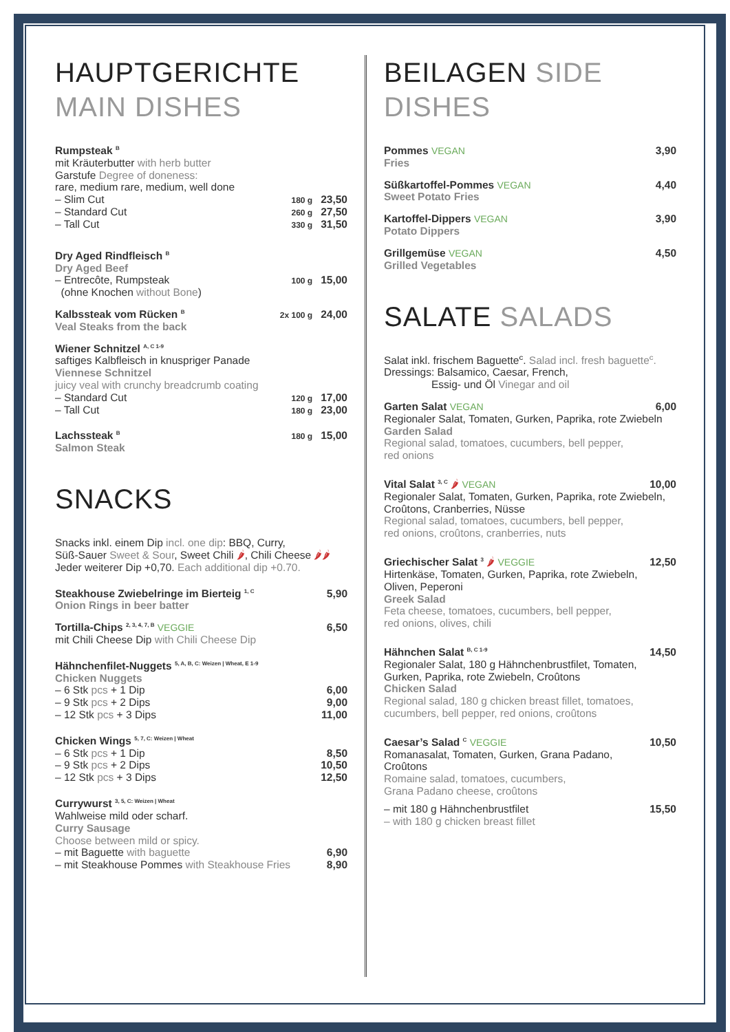HAUPTGERICHTE
MAIN DISHES
Rumpsteak <sup>B</sup>
mit Kräuterbutter with herb butter
Garstufe Degree of doneness:
rare, medium rare, medium, well done
– Slim Cut 180 g 23,50
– Standard Cut 260 g 27,50
– Tall Cut 330 g 31,50
Dry Aged Rindfleisch <sup>B</sup>
Dry Aged Beef
– Entrecôte, Rumpsteak
(ohne Knochen without Bone) 100 g 15,00
Kalbssteak vom Rücken <sup>B</sup> 2x 100 g 24,00
Veal Steaks from the back
Wiener Schnitzel <sup>A, C 1-9</sup>
saftiges Kalbfleisch in knuspriger Panade
Viennese Schnitzel
juicy veal with crunchy breadcrumb coating
– Standard Cut 120 g 17,00
– Tall Cut 180 g 23,00
Lachssteak <sup>B</sup> 180 g 15,00
Salmon Steak
SNACKS
Snacks inkl. einem Dip incl. one dip: BBQ, Curry,
Süß-Sauer Sweet & Sour, Sweet Chili 🌶, Chili Cheese 🌶🌶
Jeder weiterer Dip +0,70. Each additional dip +0.70.
Steakhouse Zwiebelringe im Bierteig <sup>1, C</sup> 5,90
Onion Rings in beer batter
Tortilla-Chips <sup>2, 3, 4, 7, B</sup> VEGGIE 6,50
mit Chili Cheese Dip with Chili Cheese Dip
Hähnchenfilet-Nuggets <sup>5, A, B, C: Weizen | Wheat, E 1-9</sup>
Chicken Nuggets
– 6 Stk pcs + 1 Dip 6,00
– 9 Stk pcs + 2 Dips 9,00
– 12 Stk pcs + 3 Dips 11,00
Chicken Wings <sup>5, 7, C: Weizen | Wheat</sup>
– 6 Stk pcs + 1 Dip 8,50
– 9 Stk pcs + 2 Dips 10,50
– 12 Stk pcs + 3 Dips 12,50
Currywurst <sup>3, 5, C: Weizen | Wheat</sup>
Wahlweise mild oder scharf.
Curry Sausage
Choose between mild or spicy.
– mit Baguette with baguette 6,90
– mit Steakhouse Pommes with Steakhouse Fries 8,90
BEILAGEN SIDE DISHES
Pommes VEGAN 3,90
Fries
Süßkartoffel-Pommes VEGAN 4,40
Sweet Potato Fries
Kartoffel-Dippers VEGAN 3,90
Potato Dippers
Grillgemüse VEGAN 4,50
Grilled Vegetables
SALATE SALADS
Salat inkl. frischem Baguette<sup>C</sup>. Salad incl. fresh baguette<sup>C</sup>.
Dressings: Balsamico, Caesar, French,
Essig- und Öl Vinegar and oil
Garten Salat VEGAN 6,00
Regionaler Salat, Tomaten, Gurken, Paprika, rote Zwiebeln
Garden Salad
Regional salad, tomatoes, cucumbers, bell pepper,
red onions
Vital Salat <sup>3, C</sup> 🌶 VEGAN 10,00
Regionaler Salat, Tomaten, Gurken, Paprika, rote Zwiebeln, Croûtons, Cranberries, Nüsse
Regional salad, tomatoes, cucumbers, bell pepper,
red onions, croûtons, cranberries, nuts
Griechischer Salat <sup>3</sup> 🌶 VEGGIE 12,50
Hirtenkäse, Tomaten, Gurken, Paprika, rote Zwiebeln,
Oliven, Peperoni
Greek Salad
Feta cheese, tomatoes, cucumbers, bell pepper,
red onions, olives, chili
Hähnchen Salat <sup>B, C 1-9</sup> 14,50
Regionaler Salat, 180 g Hähnchenbrustfilet, Tomaten,
Gurken, Paprika, rote Zwiebeln, Croûtons
Chicken Salad
Regional salad, 180 g chicken breast fillet, tomatoes,
cucumbers, bell pepper, red onions, croûtons
Caesar’s Salad <sup>C</sup> VEGGIE 10,50
Romanasalat, Tomaten, Gurken, Grana Padano,
Croûtons
Romaine salad, tomatoes, cucumbers,
Grana Padano cheese, croûtons
– mit 180 g Hähnchenbrustfilet 15,50
– with 180 g chicken breast fillet